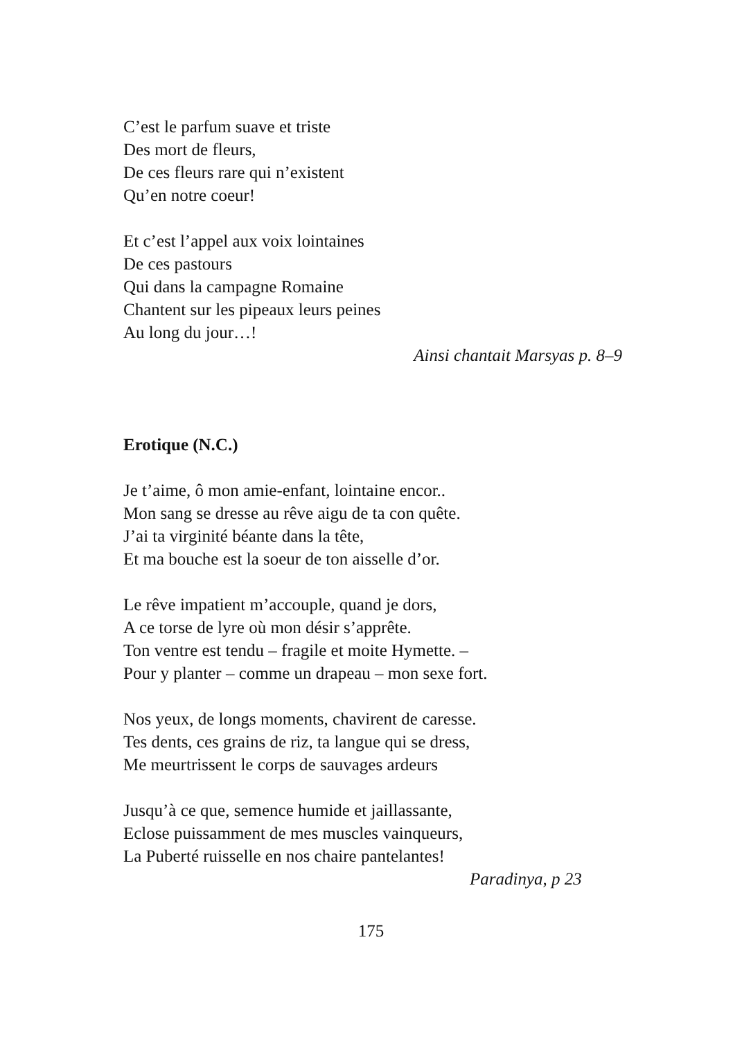C’est le parfum suave et triste
Des mort de fleurs,
De ces fleurs rare qui n’existent
Qu’en notre coeur!
Et c’est l’appel aux voix lointaines
De ces pastours
Qui dans la campagne Romaine
Chantent sur les pipeaux leurs peines
Au long du jour…!
Ainsi chantait Marsyas p. 8–9
Erotique (N.C.)
Je t’aime, ô mon amie-enfant, lointaine encor..
Mon sang se dresse au rêve aigu de ta con quête.
J’ai ta virginité béante dans la tête,
Et ma bouche est la soeur de ton aisselle d’or.
Le rêve impatient m’accouple, quand je dors,
A ce torse de lyre où mon désir s’apprête.
Ton ventre est tendu – fragile et moite Hymette. –
Pour y planter – comme un drapeau – mon sexe fort.
Nos yeux, de longs moments, chavirent de caresse.
Tes dents, ces grains de riz, ta langue qui se dress,
Me meurtrissent le corps de sauvages ardeurs
Jusqu’à ce que, semence humide et jaillassante,
Eclose puissamment de mes muscles vainqueurs,
La Puberté ruisselle en nos chaire pantelantes!
Paradinya, p 23
175